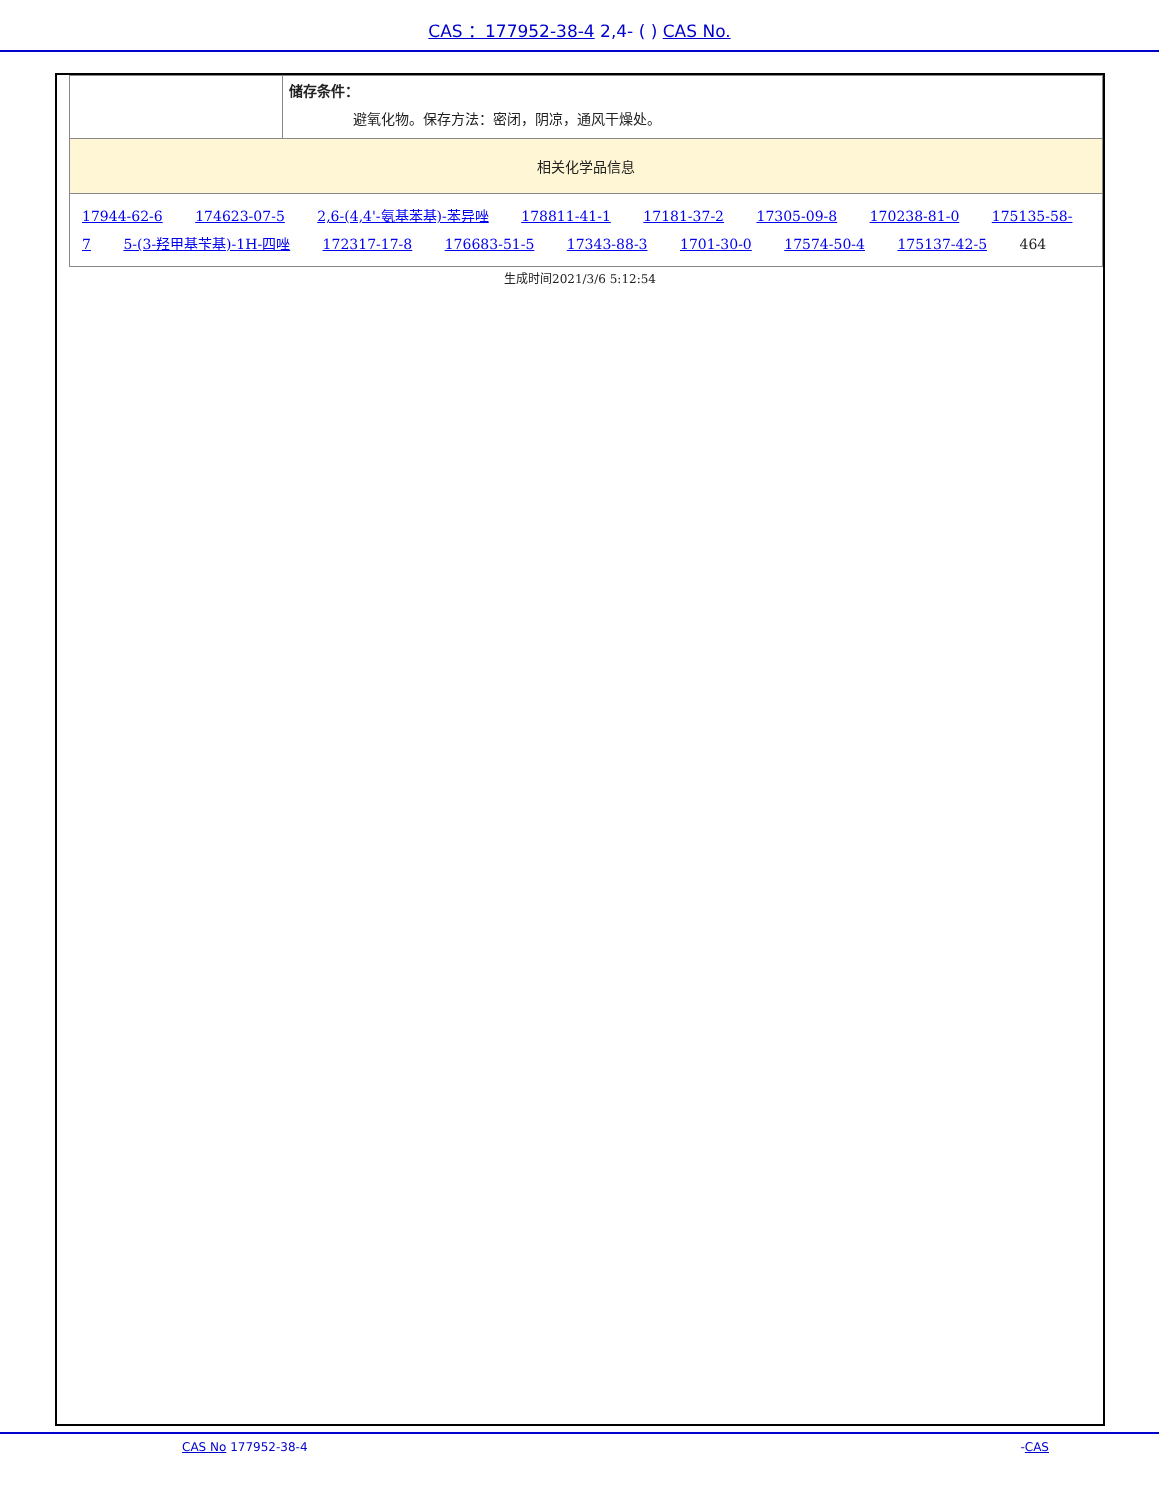CAS ：177952-38-4 2,4- ( ) CAS No.
| | 储存条件： 避氧化物。保存方法：密闭，阴凉，通风干燥处。 |
| 相关化学品信息 | |
| 17944-62-6 174623-07-5 2,6-(4,4'-氨基苯基)-苯异唑 178811-41-1 17181-37-2 17305-09-8 170238-81-0 175135-58-7 5-(3-羟甲基苄基)-1H-四唑 172317-17-8 176683-51-5 17343-88-3 1701-30-0 17574-50-4 175137-42-5 464 | |
生成时间2021/3/6 5:12:54
CAS No 177952-38-4 -CAS